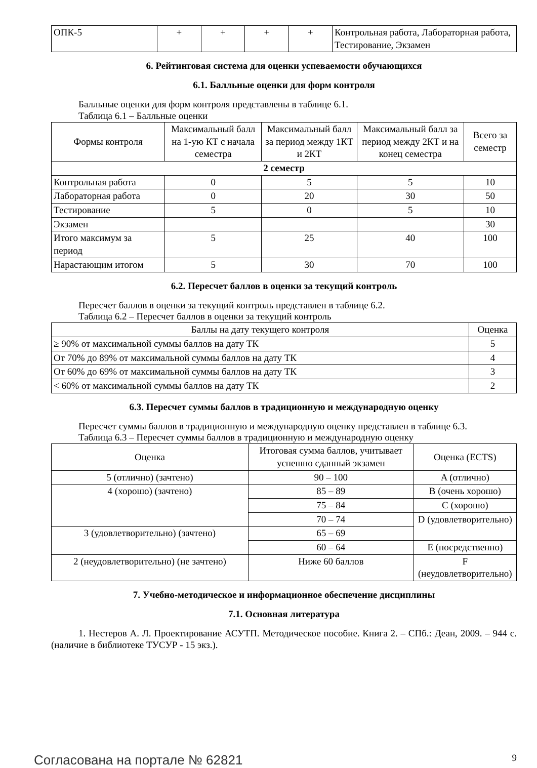| ОПК-5 | + | + | + | + | Контрольная работа, Лабораторная работа, Тестирование, Экзамен |
6. Рейтинговая система для оценки успеваемости обучающихся
6.1. Балльные оценки для форм контроля
Балльные оценки для форм контроля представлены в таблице 6.1.
Таблица 6.1 – Балльные оценки
| Формы контроля | Максимальный балл на 1-ую КТ с начала семестра | Максимальный балл за период между 1КТ и 2КТ | Максимальный балл за период между 2КТ и на конец семестра | Всего за семестр |
| --- | --- | --- | --- | --- |
| 2 семестр | | | | |
| Контрольная работа | 0 | 5 | 5 | 10 |
| Лабораторная работа | 0 | 20 | 30 | 50 |
| Тестирование | 5 | 0 | 5 | 10 |
| Экзамен | | | | 30 |
| Итого максимум за период | 5 | 25 | 40 | 100 |
| Нарастающим итогом | 5 | 30 | 70 | 100 |
6.2. Пересчет баллов в оценки за текущий контроль
Пересчет баллов в оценки за текущий контроль представлен в таблице 6.2.
Таблица 6.2 – Пересчет баллов в оценки за текущий контроль
| Баллы на дату текущего контроля | Оценка |
| --- | --- |
| ≥ 90% от максимальной суммы баллов на дату ТК | 5 |
| От 70% до 89% от максимальной суммы баллов на дату ТК | 4 |
| От 60% до 69% от максимальной суммы баллов на дату ТК | 3 |
| < 60% от максимальной суммы баллов на дату ТК | 2 |
6.3. Пересчет суммы баллов в традиционную и международную оценку
Пересчет суммы баллов в традиционную и международную оценку представлен в таблице 6.3.
Таблица 6.3 – Пересчет суммы баллов в традиционную и международную оценку
| Оценка | Итоговая сумма баллов, учитывает успешно сданный экзамен | Оценка (ECTS) |
| --- | --- | --- |
| 5 (отлично) (зачтено) | 90 – 100 | A (отлично) |
| 4 (хорошо) (зачтено) | 85 – 89 | B (очень хорошо) |
| | 75 – 84 | C (хорошо) |
| | 70 – 74 | D (удовлетворительно) |
| 3 (удовлетворительно) (зачтено) | 65 – 69 | |
| | 60 – 64 | E (посредственно) |
| 2 (неудовлетворительно) (не зачтено) | Ниже 60 баллов | F (неудовлетворительно) |
7. Учебно-методическое и информационное обеспечение дисциплины
7.1. Основная литература
1. Нестеров А. Л. Проектирование АСУТП. Методическое пособие. Книга 2. – СПб.: Деан, 2009. – 944 с. (наличие в библиотеке ТУСУР - 15 экз.).
Согласована на портале № 62821 9